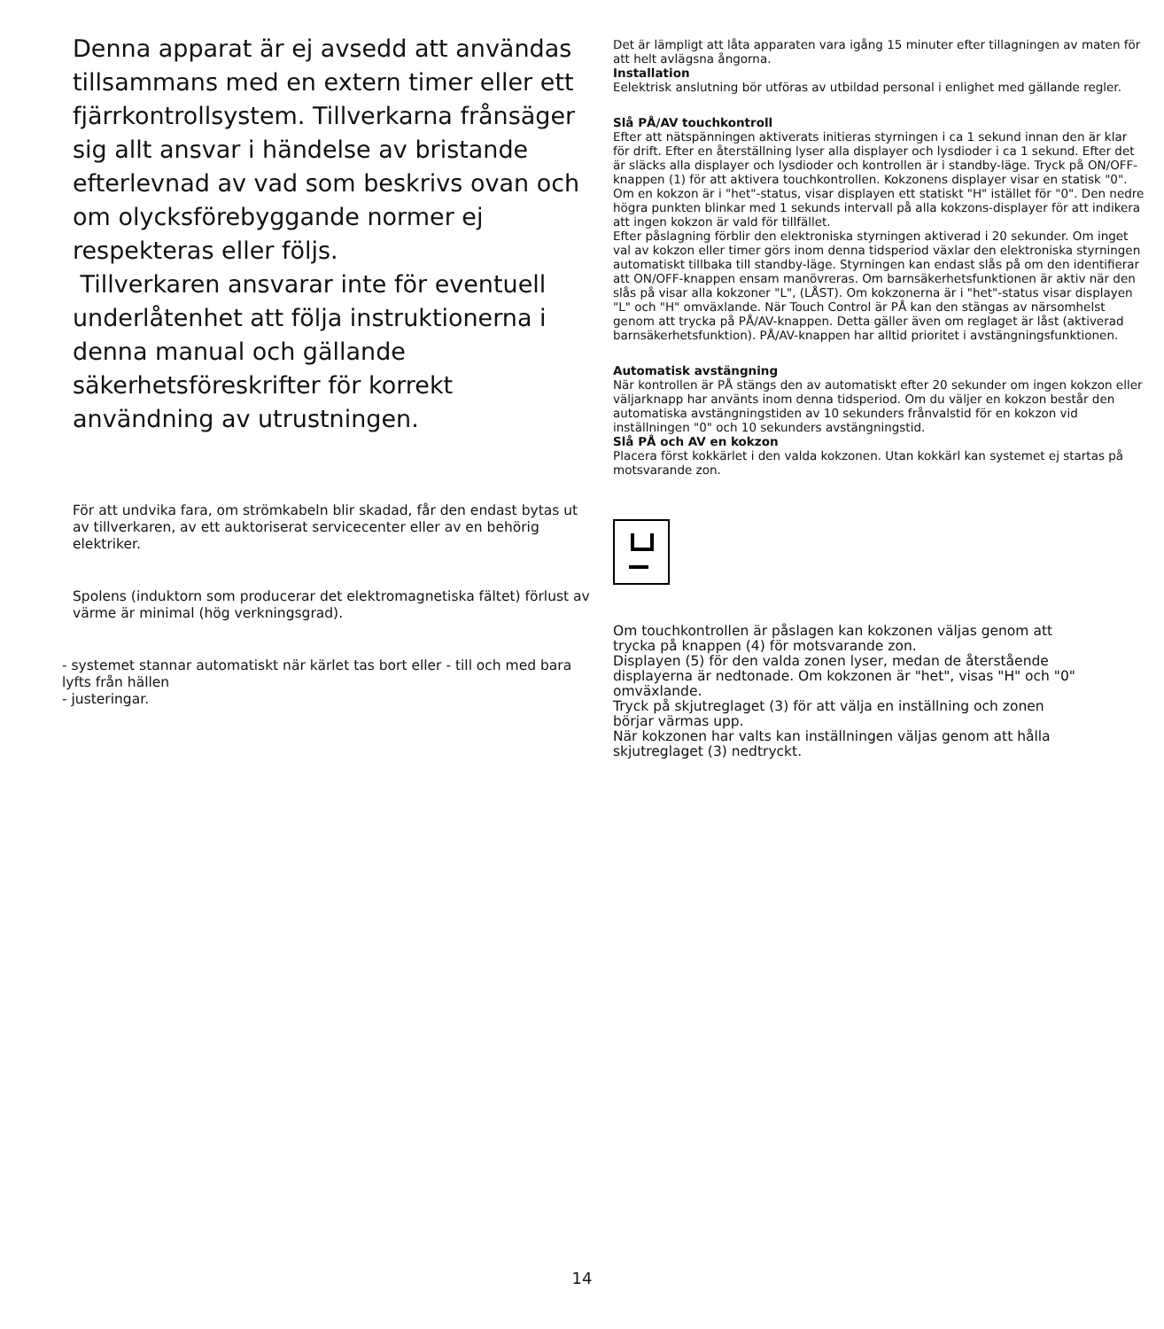Denna apparat är ej avsedd att användas tillsammans med en extern timer eller ett fjärrkontrollsystem. Tillverkarna frånsäger sig allt ansvar i händelse av bristande efterlevnad av vad som beskrivs ovan och om olycksförebyggande normer ej respekteras eller följs.
Tillverkaren ansvarar inte för eventuell underlåtenhet att följa instruktionerna i denna manual och gällande säkerhetsföreskrifter för korrekt användning av utrustningen.
För att undvika fara, om strömkabeln blir skadad, får den endast bytas ut av tillverkaren, av ett auktoriserat servicecenter eller av en behörig elektriker.
Spolens (induktorn som producerar det elektromagnetiska fältet) förlust av värme är minimal (hög verkningsgrad).
- systemet stannar automatiskt när kärlet tas bort eller - till och med bara lyfts från hällen
- justeringar.
Det är lämpligt att låta apparaten vara igång 15 minuter efter tillagningen av maten för att helt avlägsna ångorna.
Installation
Eelektrisk anslutning bör utföras av utbildad personal i enlighet med gällande regler.
Slå PÅ/AV touchkontroll
Efter att nätspänningen aktiverats initieras styrningen i ca 1 sekund innan den är klar för drift. Efter en återställning lyser alla displayer och lysdioder i ca 1 sekund. Efter det är släcks alla displayer och lysdioder och kontrollen är i standby-läge. Tryck på ON/OFF-knappen (1) för att aktivera touchkontrollen. Kokzonens displayer visar en statisk "0".
Om en kokzon är i "het"-status, visar displayen ett statiskt "H" istället för "0". Den nedre högra punkten blinkar med 1 sekunds intervall på alla kokzons-displayer för att indikera att ingen kokzon är vald för tillfället.
Efter påslagning förblir den elektroniska styrningen aktiverad i 20 sekunder. Om inget val av kokzon eller timer görs inom denna tidsperiod växlar den elektroniska styrningen automatiskt tillbaka till standby-läge. Styrningen kan endast slås på om den identifierar att ON/OFF-knappen ensam manövreras. Om barnsäkerhetsfunktionen är aktiv när den slås på visar alla kokzoner "L", (LÅST). Om kokzonerna är i "het"-status visar displayen "L" och "H" omväxlande. När Touch Control är PÅ kan den stängas av närsomhelst genom att trycka på PÅ/AV-knappen. Detta gäller även om reglaget är låst (aktiverad barnsäkerhetsfunktion). PÅ/AV-knappen har alltid prioritet i avstängningsfunktionen.
Automatisk avstängning
När kontrollen är PÅ stängs den av automatiskt efter 20 sekunder om ingen kokzon eller väljarknapp har använts inom denna tidsperiod. Om du väljer en kokzon består den automatiska avstängningstiden av 10 sekunders frånvalstid för en kokzon vid inställningen "0" och 10 sekunders avstängningstid.
Slå PÅ och AV en kokzon
Placera först kokkärlet i den valda kokzonen. Utan kokkärl kan systemet ej startas på motsvarande zon.
Om touchkontrollen är påslagen kan kokzonen väljas genom att trycka på knappen (4) för motsvarande zon.
Displayen (5) för den valda zonen lyser, medan de återstående displayerna är nedtonade. Om kokzonen är "het", visas "H" och "0" omväxlande.
Tryck på skjutreglaget (3) för att välja en inställning och zonen börjar värmas upp.
När kokzonen har valts kan inställningen väljas genom att hålla skjutreglaget (3) nedtryckt.
14